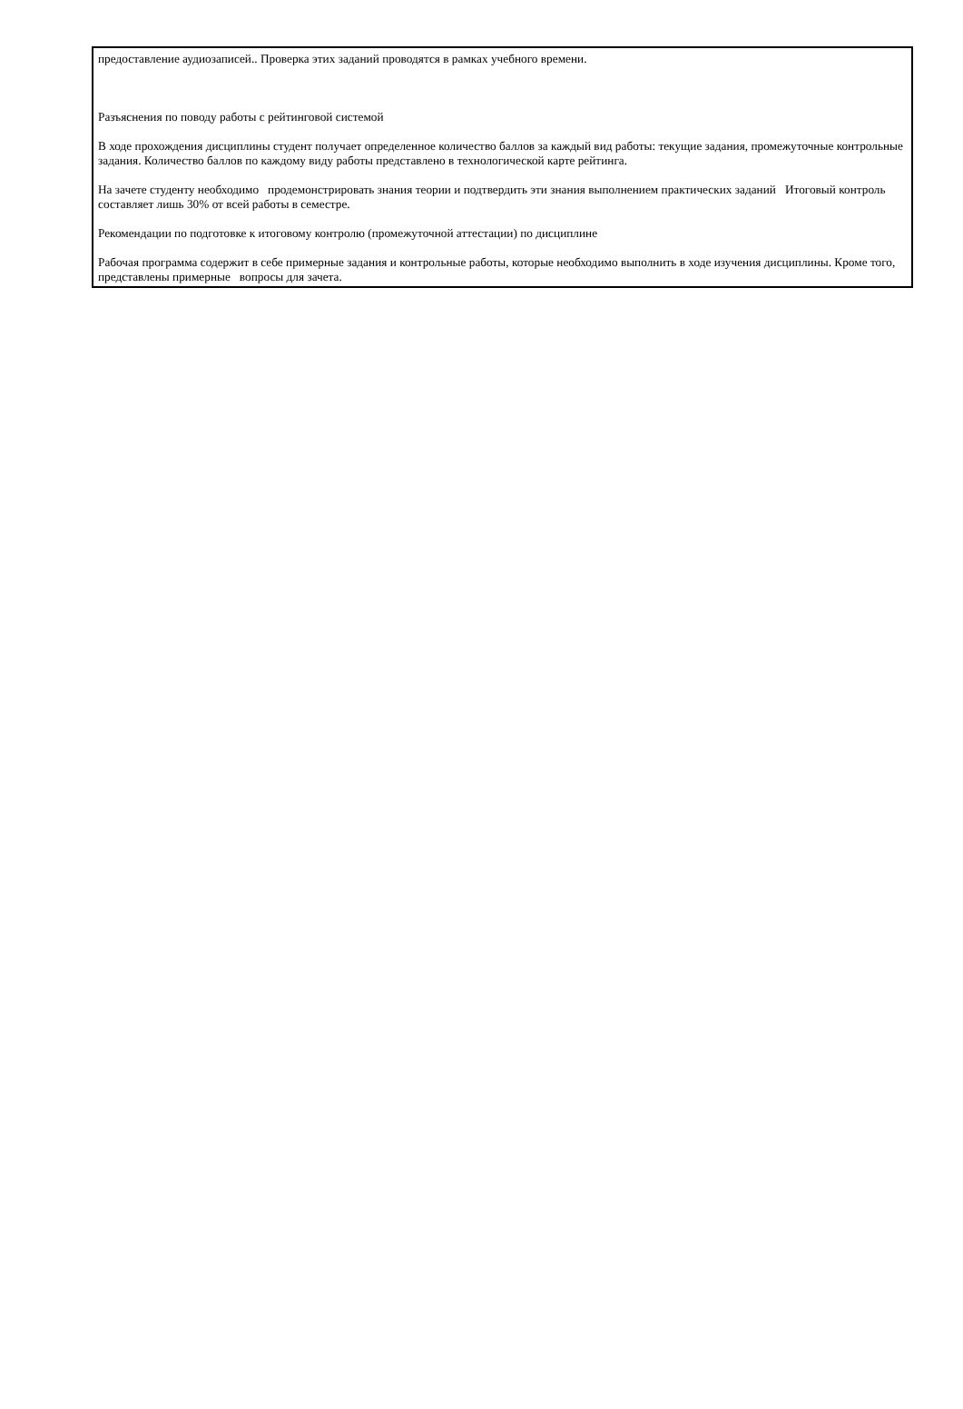предоставление аудиозаписей.. Проверка этих заданий проводятся в рамках учебного времени.
Разъяснения по поводу работы с рейтинговой системой
В ходе прохождения дисциплины студент получает определенное количество баллов за каждый вид работы: текущие задания, промежуточные контрольные задания. Количество баллов по каждому виду работы представлено в технологической карте рейтинга.
На зачете студенту необходимо продемонстрировать знания теории и подтвердить эти знания выполнением практических заданий Итоговый контроль составляет лишь 30% от всей работы в семестре.
Рекомендации по подготовке к итоговому контролю (промежуточной аттестации) по дисциплине
Рабочая программа содержит в себе примерные задания и контрольные работы, которые необходимо выполнить в ходе изучения дисциплины. Кроме того, представлены примерные вопросы для зачета.